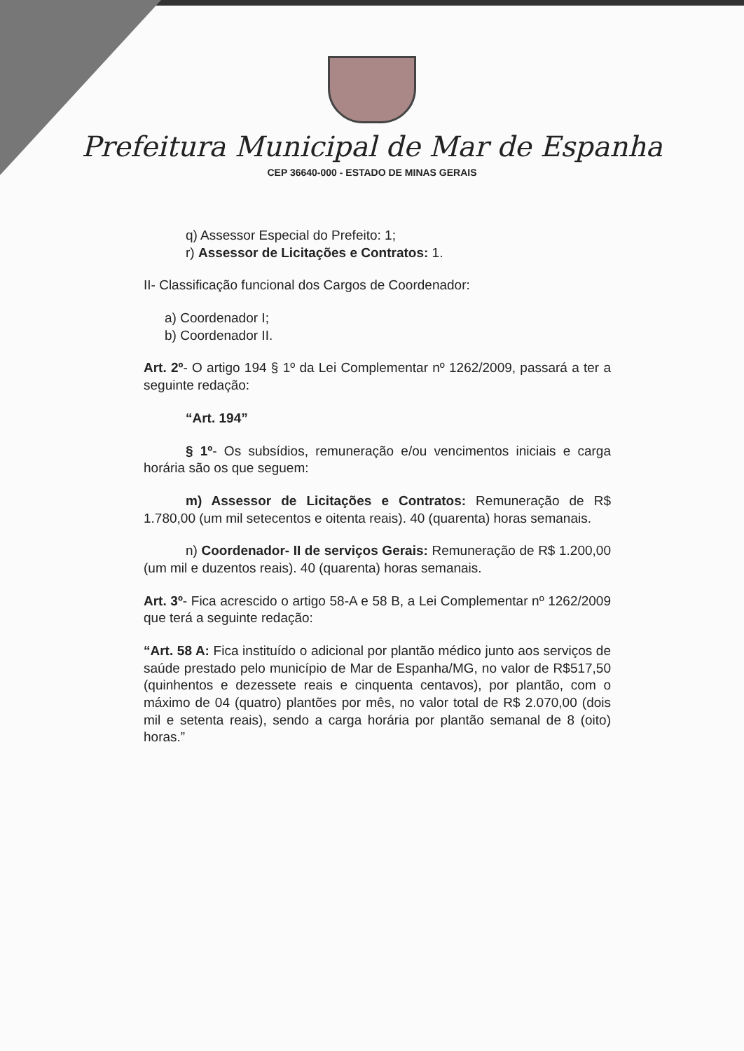Prefeitura Municipal de Mar de Espanha
CEP 36640-000 - ESTADO DE MINAS GERAIS
q) Assessor Especial do Prefeito: 1;
r) Assessor de Licitações e Contratos: 1.
II- Classificação funcional dos Cargos de Coordenador:
a) Coordenador I;
b) Coordenador II.
Art. 2º- O artigo 194 § 1º da Lei Complementar nº 1262/2009, passará a ter a seguinte redação:
“Art. 194”
§ 1º- Os subsídios, remuneração e/ou vencimentos iniciais e carga horária são os que seguem:
m) Assessor de Licitações e Contratos: Remuneração de R$ 1.780,00 (um mil setecentos e oitenta reais). 40 (quarenta) horas semanais.
n) Coordenador- II de serviços Gerais: Remuneração de R$ 1.200,00 (um mil e duzentos reais). 40 (quarenta) horas semanais.
Art. 3º- Fica acrescido o artigo 58-A e 58 B, a Lei Complementar nº 1262/2009 que terá a seguinte redação:
“Art. 58 A: Fica instituído o adicional por plantão médico junto aos serviços de saúde prestado pelo município de Mar de Espanha/MG, no valor de R$517,50 (quinhentos e dezessete reais e cinquenta centavos), por plantão, com o máximo de 04 (quatro) plantões por mês, no valor total de R$ 2.070,00 (dois mil e setenta reais), sendo a carga horária por plantão semanal de 8 (oito) horas.”